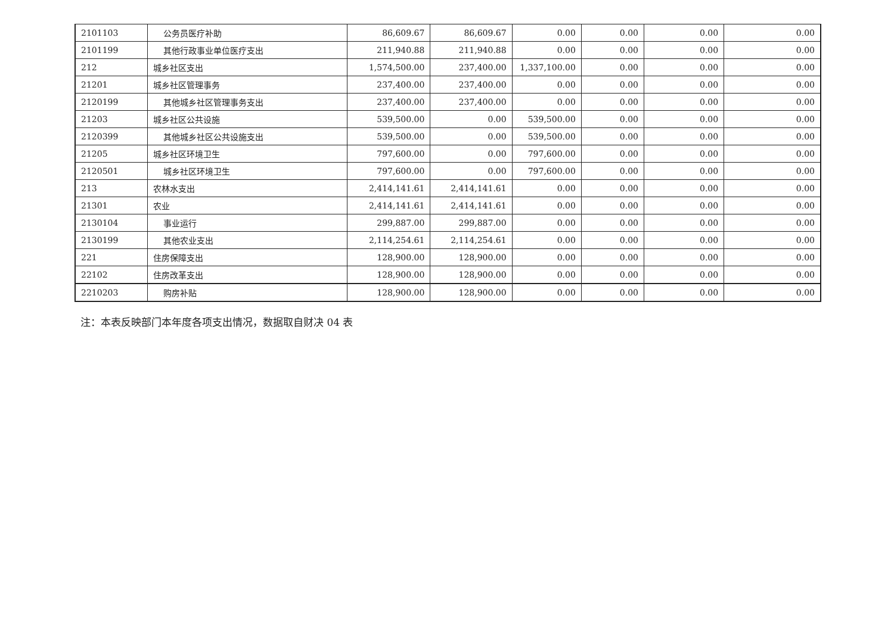| 2101103 | 公务员医疗补助 | 86,609.67 | 86,609.67 | 0.00 | 0.00 | 0.00 | 0.00 |
| 2101199 | 其他行政事业单位医疗支出 | 211,940.88 | 211,940.88 | 0.00 | 0.00 | 0.00 | 0.00 |
| 212 | 城乡社区支出 | 1,574,500.00 | 237,400.00 | 1,337,100.00 | 0.00 | 0.00 | 0.00 |
| 21201 | 城乡社区管理事务 | 237,400.00 | 237,400.00 | 0.00 | 0.00 | 0.00 | 0.00 |
| 2120199 | 其他城乡社区管理事务支出 | 237,400.00 | 237,400.00 | 0.00 | 0.00 | 0.00 | 0.00 |
| 21203 | 城乡社区公共设施 | 539,500.00 | 0.00 | 539,500.00 | 0.00 | 0.00 | 0.00 |
| 2120399 | 其他城乡社区公共设施支出 | 539,500.00 | 0.00 | 539,500.00 | 0.00 | 0.00 | 0.00 |
| 21205 | 城乡社区环境卫生 | 797,600.00 | 0.00 | 797,600.00 | 0.00 | 0.00 | 0.00 |
| 2120501 | 城乡社区环境卫生 | 797,600.00 | 0.00 | 797,600.00 | 0.00 | 0.00 | 0.00 |
| 213 | 农林水支出 | 2,414,141.61 | 2,414,141.61 | 0.00 | 0.00 | 0.00 | 0.00 |
| 21301 | 农业 | 2,414,141.61 | 2,414,141.61 | 0.00 | 0.00 | 0.00 | 0.00 |
| 2130104 | 事业运行 | 299,887.00 | 299,887.00 | 0.00 | 0.00 | 0.00 | 0.00 |
| 2130199 | 其他农业支出 | 2,114,254.61 | 2,114,254.61 | 0.00 | 0.00 | 0.00 | 0.00 |
| 221 | 住房保障支出 | 128,900.00 | 128,900.00 | 0.00 | 0.00 | 0.00 | 0.00 |
| 22102 | 住房改革支出 | 128,900.00 | 128,900.00 | 0.00 | 0.00 | 0.00 | 0.00 |
| 2210203 | 购房补贴 | 128,900.00 | 128,900.00 | 0.00 | 0.00 | 0.00 | 0.00 |
注：本表反映部门本年度各项支出情况，数据取自财决 04 表